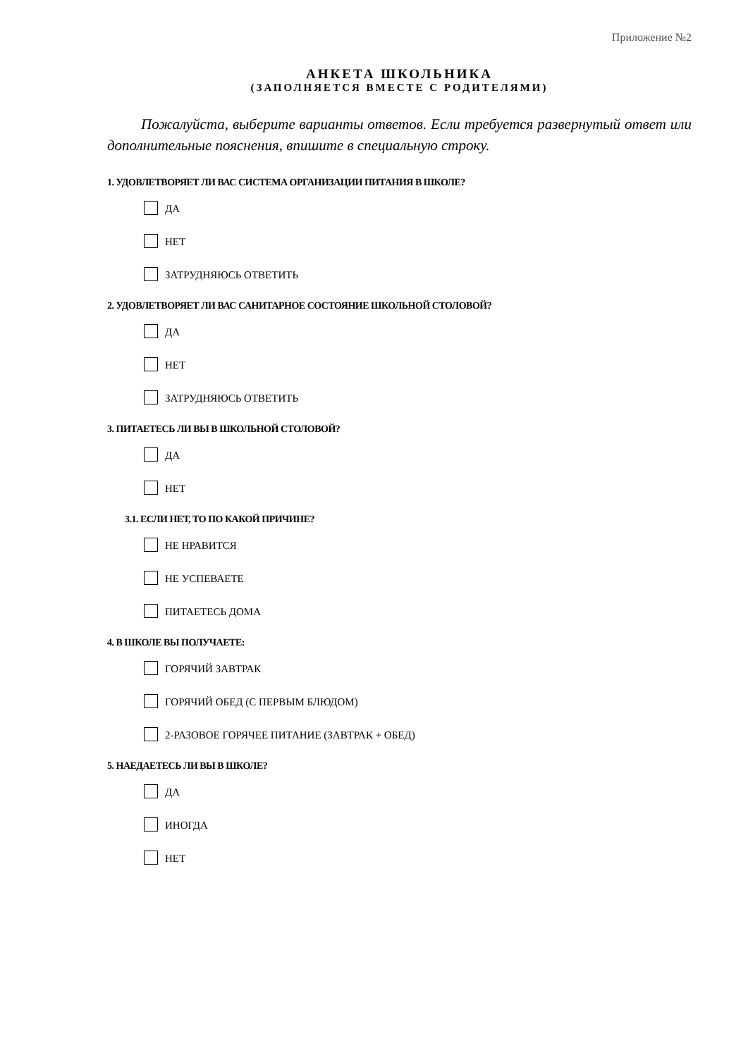Приложение №2
АНКЕТА ШКОЛЬНИКА
(ЗАПОЛНЯЕТСЯ ВМЕСТЕ С РОДИТЕЛЯМИ)
Пожалуйста, выберите варианты ответов. Если требуется развернутый ответ или дополнительные пояснения, впишите в специальную строку.
1. УДОВЛЕТВОРЯЕТ ЛИ ВАС СИСТЕМА ОРГАНИЗАЦИИ ПИТАНИЯ В ШКОЛЕ?
ДА
НЕТ
ЗАТРУДНЯЮСЬ ОТВЕТИТЬ
2. УДОВЛЕТВОРЯЕТ ЛИ ВАС САНИТАРНОЕ СОСТОЯНИЕ ШКОЛЬНОЙ СТОЛОВОЙ?
ДА
НЕТ
ЗАТРУДНЯЮСЬ ОТВЕТИТЬ
3. ПИТАЕТЕСЬ ЛИ ВЫ В ШКОЛЬНОЙ СТОЛОВОЙ?
ДА
НЕТ
3.1. ЕСЛИ НЕТ, ТО ПО КАКОЙ ПРИЧИНЕ?
НЕ НРАВИТСЯ
НЕ УСПЕВАЕТЕ
ПИТАЕТЕСЬ ДОМА
4. В ШКОЛЕ ВЫ ПОЛУЧАЕТЕ:
ГОРЯЧИЙ ЗАВТРАК
ГОРЯЧИЙ ОБЕД (С ПЕРВЫМ БЛЮДОМ)
2-РАЗОВОЕ ГОРЯЧЕЕ ПИТАНИЕ (ЗАВТРАК + ОБЕД)
5. НАЕДАЕТЕСЬ ЛИ ВЫ В ШКОЛЕ?
ДА
ИНОГДА
НЕТ